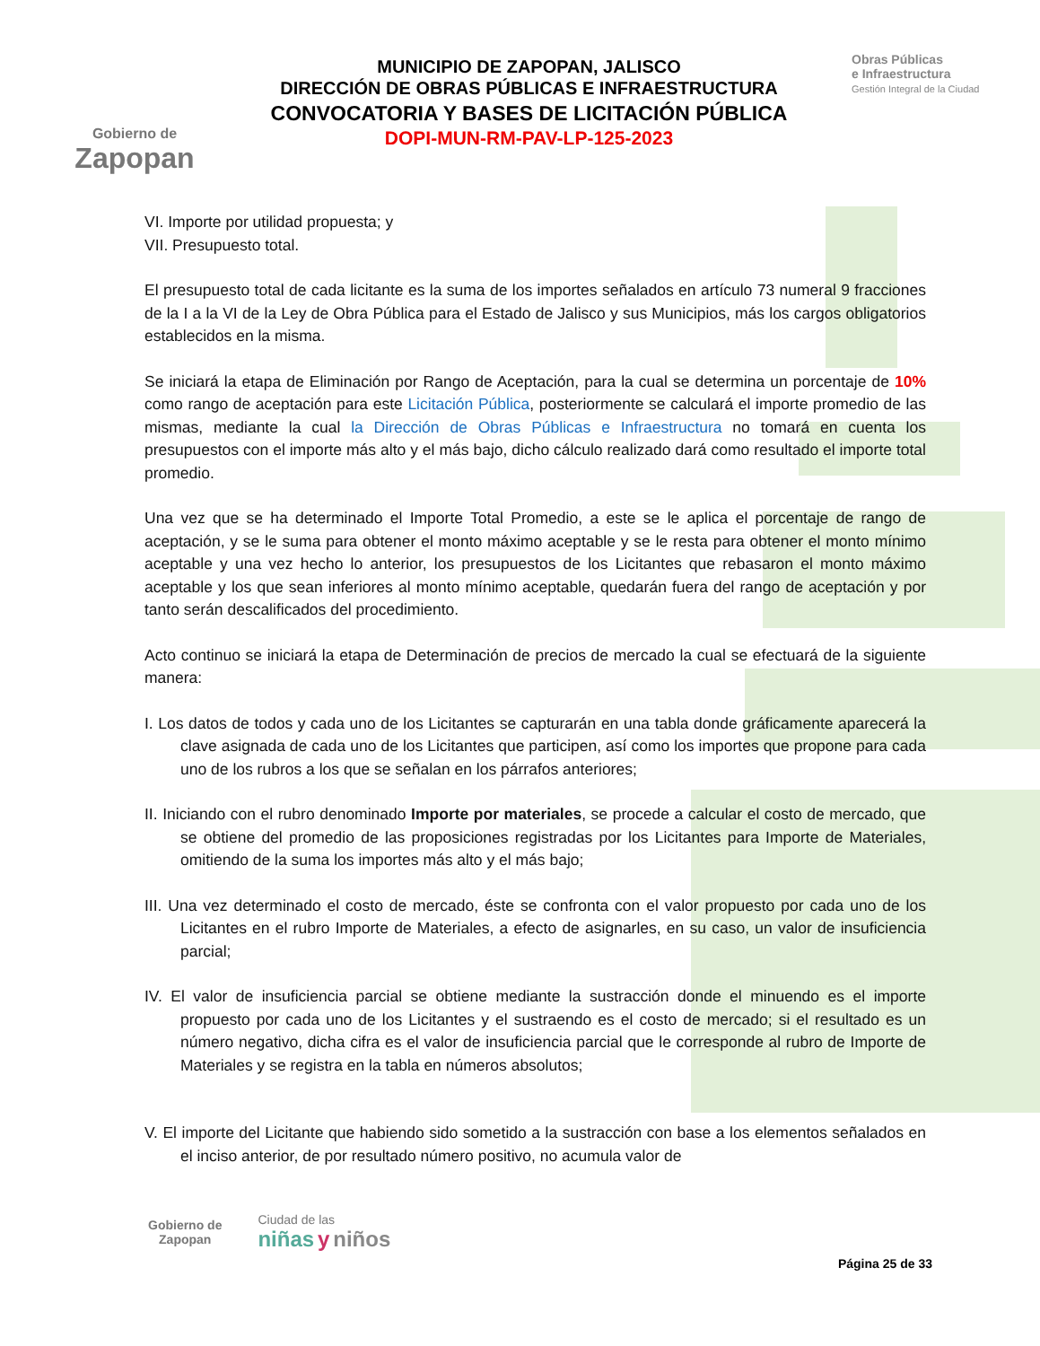Gobierno de
Zapopan
MUNICIPIO DE ZAPOPAN, JALISCO
DIRECCIÓN DE OBRAS PÚBLICAS E INFRAESTRUCTURA
CONVOCATORIA Y BASES DE LICITACIÓN PÚBLICA
DOPI-MUN-RM-PAV-LP-125-2023
Obras Públicas
e Infraestructura
Gestión Integral de la Ciudad
VI. Importe por utilidad propuesta; y
VII. Presupuesto total.
El presupuesto total de cada licitante es la suma de los importes señalados en artículo 73 numeral 9 fracciones de la I a la VI de la Ley de Obra Pública para el Estado de Jalisco y sus Municipios, más los cargos obligatorios establecidos en la misma.
Se iniciará la etapa de Eliminación por Rango de Aceptación, para la cual se determina un porcentaje de 10% como rango de aceptación para este Licitación Pública, posteriormente se calculará el importe promedio de las mismas, mediante la cual la Dirección de Obras Públicas e Infraestructura no tomará en cuenta los presupuestos con el importe más alto y el más bajo, dicho cálculo realizado dará como resultado el importe total promedio.
Una vez que se ha determinado el Importe Total Promedio, a este se le aplica el porcentaje de rango de aceptación, y se le suma para obtener el monto máximo aceptable y se le resta para obtener el monto mínimo aceptable y una vez hecho lo anterior, los presupuestos de los Licitantes que rebasaron el monto máximo aceptable y los que sean inferiores al monto mínimo aceptable, quedarán fuera del rango de aceptación y por tanto serán descalificados del procedimiento.
Acto continuo se iniciará la etapa de Determinación de precios de mercado la cual se efectuará de la siguiente manera:
I. Los datos de todos y cada uno de los Licitantes se capturarán en una tabla donde gráficamente aparecerá la clave asignada de cada uno de los Licitantes que participen, así como los importes que propone para cada uno de los rubros a los que se señalan en los párrafos anteriores;
II. Iniciando con el rubro denominado Importe por materiales, se procede a calcular el costo de mercado, que se obtiene del promedio de las proposiciones registradas por los Licitantes para Importe de Materiales, omitiendo de la suma los importes más alto y el más bajo;
III. Una vez determinado el costo de mercado, éste se confronta con el valor propuesto por cada uno de los Licitantes en el rubro Importe de Materiales, a efecto de asignarles, en su caso, un valor de insuficiencia parcial;
IV. El valor de insuficiencia parcial se obtiene mediante la sustracción donde el minuendo es el importe propuesto por cada uno de los Licitantes y el sustraendo es el costo de mercado; si el resultado es un número negativo, dicha cifra es el valor de insuficiencia parcial que le corresponde al rubro de Importe de Materiales y se registra en la tabla en números absolutos;
V. El importe del Licitante que habiendo sido sometido a la sustracción con base a los elementos señalados en el inciso anterior, de por resultado número positivo, no acumula valor de
Gobierno de
Zapopan
Ciudad de las
niñas y niños
Página 25 de 33